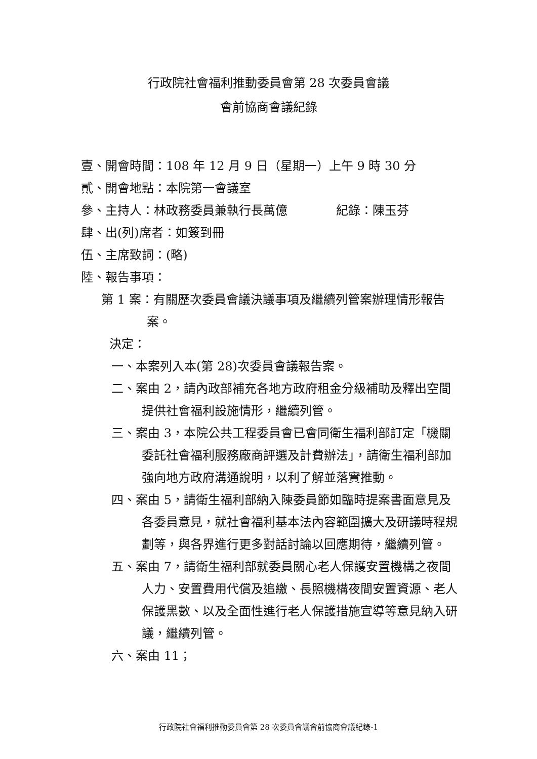行政院社會福利推動委員會第 28 次委員會議
會前協商會議紀錄
壹、開會時間：108 年 12 月 9 日（星期一）上午 9 時 30 分
貳、開會地點：本院第一會議室
參、主持人：林政務委員兼執行長萬億　　　　紀錄：陳玉芬
肆、出(列)席者：如簽到冊
伍、主席致詞：(略)
陸、報告事項：
第 1 案：有關歷次委員會議決議事項及繼續列管案辦理情形報告案。
決定：
一、本案列入本(第 28)次委員會議報告案。
二、案由 2，請內政部補充各地方政府租金分級補助及釋出空間提供社會福利設施情形，繼續列管。
三、案由 3，本院公共工程委員會已會同衛生福利部訂定「機關委託社會福利服務廠商評選及計費辦法」，請衛生福利部加強向地方政府溝通說明，以利了解並落實推動。
四、案由 5，請衛生福利部納入陳委員節如臨時提案書面意見及各委員意見，就社會福利基本法內容範圍擴大及研議時程規劃等，與各界進行更多對話討論以回應期待，繼續列管。
五、案由 7，請衛生福利部就委員關心老人保護安置機構之夜間人力、安置費用代償及追繳、長照機構夜間安置資源、老人保護黑數、以及全面性進行老人保護措施宣導等意見納入研議，繼續列管。
六、案由 11；
行政院社會福利推動委員會第 28 次委員會議會前協商會議紀錄-1